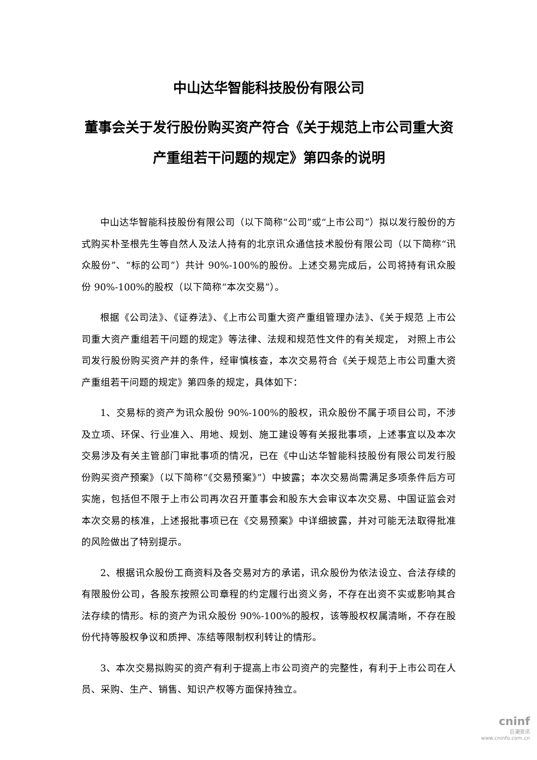中山达华智能科技股份有限公司
董事会关于发行股份购买资产符合《关于规范上市公司重大资产重组若干问题的规定》第四条的说明
中山达华智能科技股份有限公司（以下简称“公司”或“上市公司”）拟以发行股份的方式购买朴圣根先生等自然人及法人持有的北京讯众通信技术股份有限公司（以下简称“讯众股份”、“标的公司”）共计 90%-100%的股份。上述交易完成后，公司将持有讯众股份 90%-100%的股权（以下简称“本次交易”）。
根据《公司法》、《证券法》、《上市公司重大资产重组管理办法》、《关于规范 上市公司重大资产重组若干问题的规定》等法律、法规和规范性文件的有关规定， 对照上市公司发行股份购买资产并的条件，经审慎核查，本次交易符合《关于规范上市公司重大资产重组若干问题的规定》第四条的规定，具体如下：
1、交易标的资产为讯众股份 90%-100%的股权，讯众股份不属于项目公司，不涉及立项、环保、行业准入、用地、规划、施工建设等有关报批事项，上述事宜以及本次交易涉及有关主管部门审批事项的情况，已在《中山达华智能科技股份有限公司发行股份购买资产预案》（以下简称“《交易预案》”）中披露；本次交易尚需满足多项条件后方可实施，包括但不限于上市公司再次召开董事会和股东大会审议本次交易、中国证监会对本次交易的核准，上述报批事项已在《交易预案》中详细披露，并对可能无法取得批准的风险做出了特别提示。
2、根据讯众股份工商资料及各交易对方的承诺，讯众股份为依法设立、合法存续的有限股份公司，各股东按照公司章程的约定履行出资义务，不存在出资不实或影响其合法存续的情形。标的资产为讯众股份 90%-100%的股权，该等股权权属清晰，不存在股份代持等股权争议和质押、冻结等限制权利转让的情形。
3、本次交易拟购买的资产有利于提高上市公司资产的完整性，有利于上市公司在人员、采购、生产、销售、知识产权等方面保持独立。
cninf
巨潮资讯
www.cninfo.com.cn